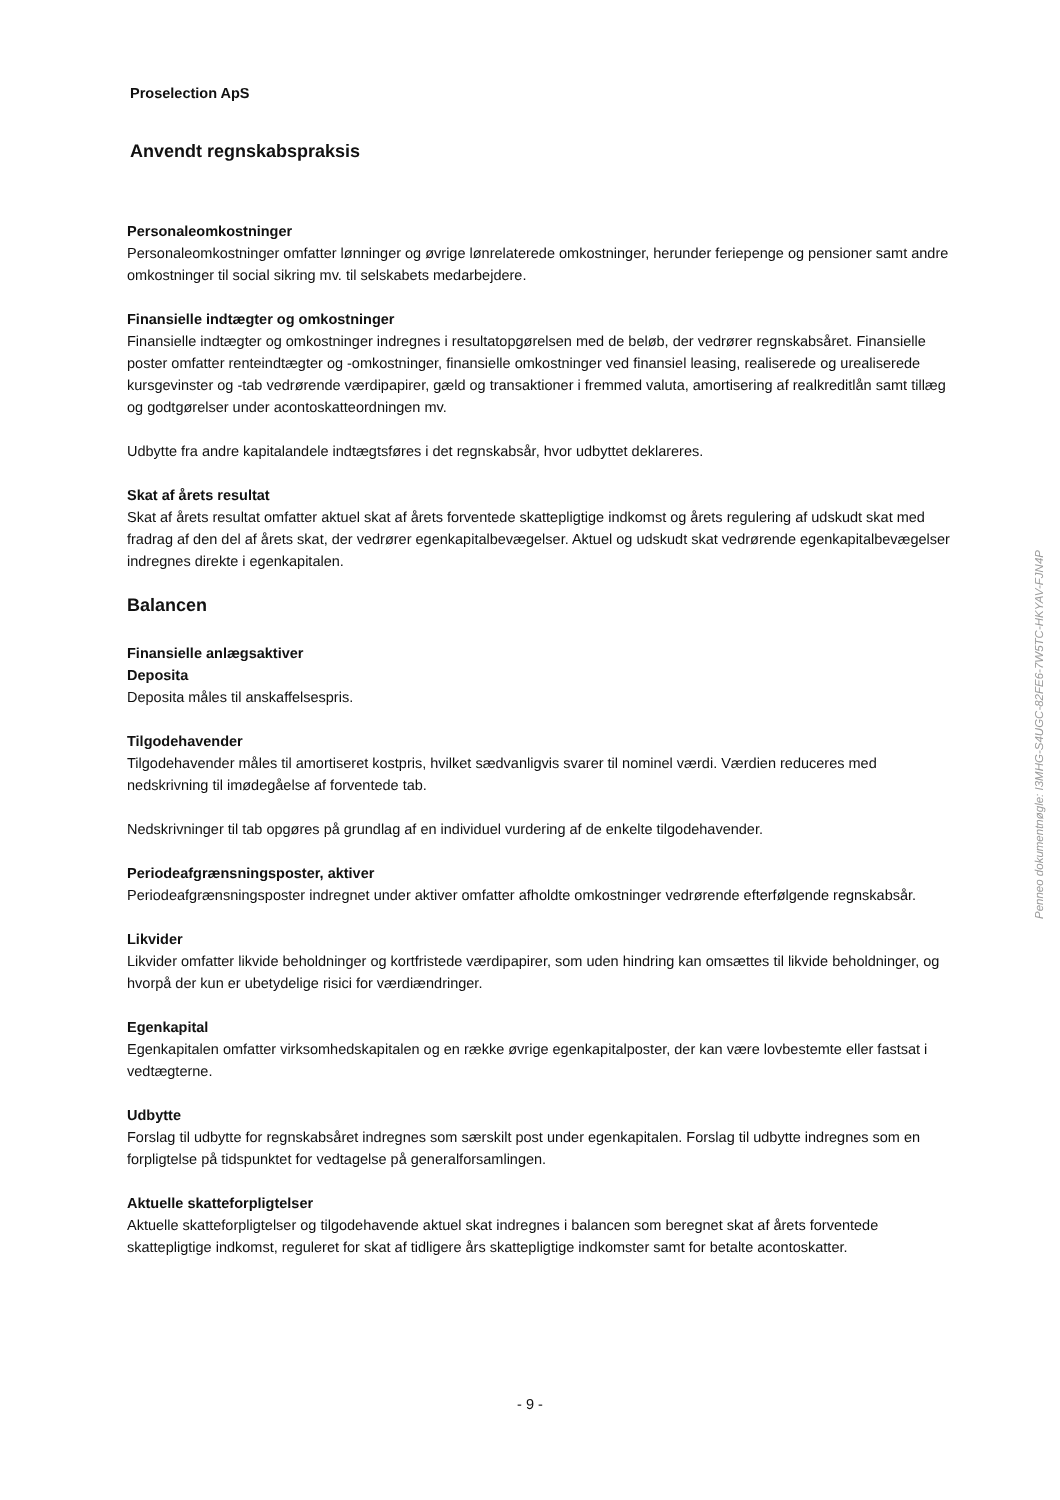Proselection ApS
Anvendt regnskabspraksis
Personaleomkostninger
Personaleomkostninger omfatter lønninger og øvrige lønrelaterede omkostninger, herunder feriepenge og pensioner samt andre omkostninger til social sikring mv. til selskabets medarbejdere.
Finansielle indtægter og omkostninger
Finansielle indtægter og omkostninger indregnes i resultatopgørelsen med de beløb, der vedrører regnskabsåret. Finansielle poster omfatter renteindtægter og -omkostninger, finansielle omkostninger ved finansiel leasing, realiserede og urealiserede kursgevinster og -tab vedrørende værdipapirer, gæld og transaktioner i fremmed valuta, amortisering af realkreditlån samt tillæg og godtgørelser under acontoskatteordningen mv.
Udbytte fra andre kapitalandele indtægtsføres i det regnskabsår, hvor udbyttet deklareres.
Skat af årets resultat
Skat af årets resultat omfatter aktuel skat af årets forventede skattepligtige indkomst og årets regulering af udskudt skat med fradrag af den del af årets skat, der vedrører egenkapitalbevægelser. Aktuel og udskudt skat vedrørende egenkapitalbevægelser indregnes direkte i egenkapitalen.
Balancen
Finansielle anlægsaktiver
Deposita
Deposita måles til anskaffelsespris.
Tilgodehavender
Tilgodehavender måles til amortiseret kostpris, hvilket sædvanligvis svarer til nominel værdi. Værdien reduceres med nedskrivning til imødegåelse af forventede tab.
Nedskrivninger til tab opgøres på grundlag af en individuel vurdering af de enkelte tilgodehavender.
Periodeafgrænsningsposter, aktiver
Periodeafgrænsningsposter indregnet under aktiver omfatter afholdte omkostninger vedrørende efterfølgende regnskabsår.
Likvider
Likvider omfatter likvide beholdninger og kortfristede værdipapirer, som uden hindring kan omsættes til likvide beholdninger, og hvorpå der kun er ubetydelige risici for værdiændringer.
Egenkapital
Egenkapitalen omfatter virksomhedskapitalen og en række øvrige egenkapitalposter, der kan være lovbestemte eller fastsat i vedtægterne.
Udbytte
Forslag til udbytte for regnskabsåret indregnes som særskilt post under egenkapitalen. Forslag til udbytte indregnes som en forpligtelse på tidspunktet for vedtagelse på generalforsamlingen.
Aktuelle skatteforpligtelser
Aktuelle skatteforpligtelser og tilgodehavende aktuel skat indregnes i balancen som beregnet skat af årets forventede skattepligtige indkomst, reguleret for skat af tidligere års skattepligtige indkomster samt for betalte acontoskatter.
Penneo dokumentnøgle: I3MHG-S4UGC-82FE6-7W5TC-HKYAV-FJN4P
- 9 -